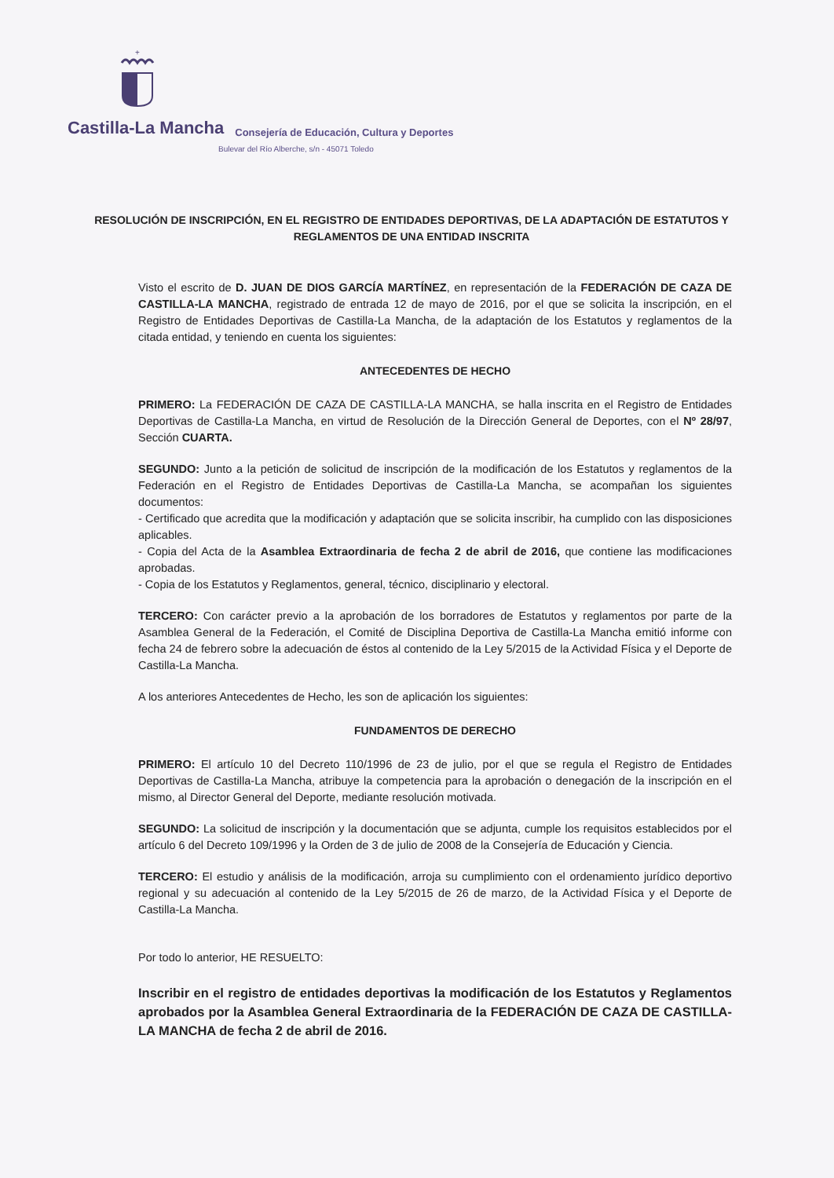+
Castilla-La Mancha Consejería de Educación, Cultura y Deportes
Bulevar del Río Alberche, s/n - 45071 Toledo
RESOLUCIÓN DE INSCRIPCIÓN, EN EL REGISTRO DE ENTIDADES DEPORTIVAS, DE LA ADAPTACIÓN DE ESTATUTOS Y REGLAMENTOS DE UNA ENTIDAD INSCRITA
Visto el escrito de D. JUAN DE DIOS GARCÍA MARTÍNEZ, en representación de la FEDERACIÓN DE CAZA DE CASTILLA-LA MANCHA, registrado de entrada 12 de mayo de 2016, por el que se solicita la inscripción, en el Registro de Entidades Deportivas de Castilla-La Mancha, de la adaptación de los Estatutos y reglamentos de la citada entidad, y teniendo en cuenta los siguientes:
ANTECEDENTES DE HECHO
PRIMERO: La FEDERACIÓN DE CAZA DE CASTILLA-LA MANCHA, se halla inscrita en el Registro de Entidades Deportivas de Castilla-La Mancha, en virtud de Resolución de la Dirección General de Deportes, con el Nº 28/97, Sección CUARTA.
SEGUNDO: Junto a la petición de solicitud de inscripción de la modificación de los Estatutos y reglamentos de la Federación en el Registro de Entidades Deportivas de Castilla-La Mancha, se acompañan los siguientes documentos:
- Certificado que acredita que la modificación y adaptación que se solicita inscribir, ha cumplido con las disposiciones aplicables.
- Copia del Acta de la Asamblea Extraordinaria de fecha 2 de abril de 2016, que contiene las modificaciones aprobadas.
- Copia de los Estatutos y Reglamentos, general, técnico, disciplinario y electoral.
TERCERO: Con carácter previo a la aprobación de los borradores de Estatutos y reglamentos por parte de la Asamblea General de la Federación, el Comité de Disciplina Deportiva de Castilla-La Mancha emitió informe con fecha 24 de febrero sobre la adecuación de éstos al contenido de la Ley 5/2015 de la Actividad Física y el Deporte de Castilla-La Mancha.
A los anteriores Antecedentes de Hecho, les son de aplicación los siguientes:
FUNDAMENTOS DE DERECHO
PRIMERO: El artículo 10 del Decreto 110/1996 de 23 de julio, por el que se regula el Registro de Entidades Deportivas de Castilla-La Mancha, atribuye la competencia para la aprobación o denegación de la inscripción en el mismo, al Director General del Deporte, mediante resolución motivada.
SEGUNDO: La solicitud de inscripción y la documentación que se adjunta, cumple los requisitos establecidos por el artículo 6 del Decreto 109/1996 y la Orden de 3 de julio de 2008 de la Consejería de Educación y Ciencia.
TERCERO: El estudio y análisis de la modificación, arroja su cumplimiento con el ordenamiento jurídico deportivo regional y su adecuación al contenido de la Ley 5/2015 de 26 de marzo, de la Actividad Física y el Deporte de Castilla-La Mancha.
Por todo lo anterior, HE RESUELTO:
Inscribir en el registro de entidades deportivas la modificación de los Estatutos y Reglamentos aprobados por la Asamblea General Extraordinaria de la FEDERACIÓN DE CAZA DE CASTILLA-LA MANCHA de fecha 2 de abril de 2016.